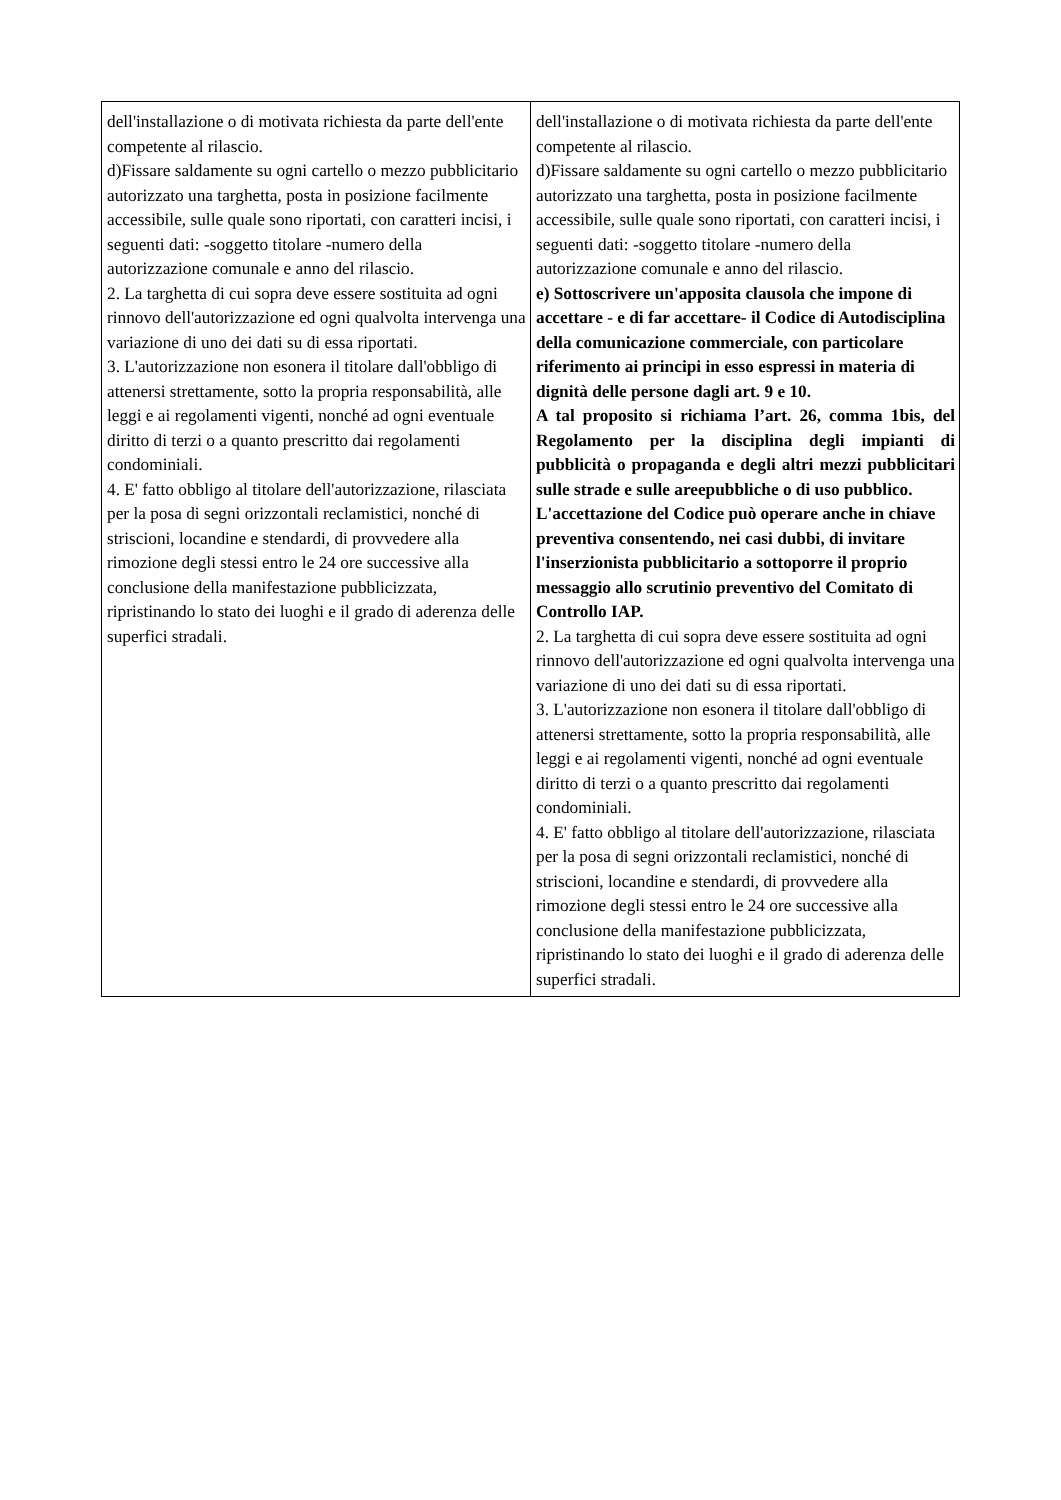| dell'installazione o di motivata richiesta da parte dell'ente competente al rilascio. d)Fissare saldamente su ogni cartello o mezzo pubblicitario autorizzato una targhetta, posta in posizione facilmente accessibile, sulle quale sono riportati, con caratteri incisi, i seguenti dati: -soggetto titolare -numero della autorizzazione comunale e anno del rilascio. 2. La targhetta di cui sopra deve essere sostituita ad ogni rinnovo dell'autorizzazione ed ogni qualvolta intervenga una variazione di uno dei dati su di essa riportati. 3. L'autorizzazione non esonera il titolare dall'obbligo di attenersi strettamente, sotto la propria responsabilità, alle leggi e ai regolamenti vigenti, nonché ad ogni eventuale diritto di terzi o a quanto prescritto dai regolamenti condominiali. 4. E' fatto obbligo al titolare dell'autorizzazione, rilasciata per la posa di segni orizzontali reclamistici, nonché di striscioni, locandine e stendardi, di provvedere alla rimozione degli stessi entro le 24 ore successive alla conclusione della manifestazione pubblicizzata, ripristinando lo stato dei luoghi e il grado di aderenza delle superfici stradali. | dell'installazione o di motivata richiesta da parte dell'ente competente al rilascio. d)Fissare saldamente su ogni cartello o mezzo pubblicitario autorizzato una targhetta, posta in posizione facilmente accessibile, sulle quale sono riportati, con caratteri incisi, i seguenti dati: -soggetto titolare -numero della autorizzazione comunale e anno del rilascio. e) Sottoscrivere un'apposita clausola che impone di accettare - e di far accettare- il Codice di Autodisciplina della comunicazione commerciale, con particolare riferimento ai principi in esso espressi in materia di dignità delle persone dagli art. 9 e 10. A tal proposito si richiama l’art. 26, comma 1bis, del Regolamento per la disciplina degli impianti di pubblicità o propaganda e degli altri mezzi pubblicitari sulle strade e sulle areepubbliche o di uso pubblico. L'accettazione del Codice può operare anche in chiave preventiva consentendo, nei casi dubbi, di invitare l'inserzionista pubblicitario a sottoporre il proprio messaggio allo scrutinio preventivo del Comitato di Controllo IAP. 2. La targhetta di cui sopra deve essere sostituita ad ogni rinnovo dell'autorizzazione ed ogni qualvolta intervenga una variazione di uno dei dati su di essa riportati. 3. L'autorizzazione non esonera il titolare dall'obbligo di attenersi strettamente, sotto la propria responsabilità, alle leggi e ai regolamenti vigenti, nonché ad ogni eventuale diritto di terzi o a quanto prescritto dai regolamenti condominiali. 4. E' fatto obbligo al titolare dell'autorizzazione, rilasciata per la posa di segni orizzontali reclamistici, nonché di striscioni, locandine e stendardi, di provvedere alla rimozione degli stessi entro le 24 ore successive alla conclusione della manifestazione pubblicizzata, ripristinando lo stato dei luoghi e il grado di aderenza delle superfici stradali. |